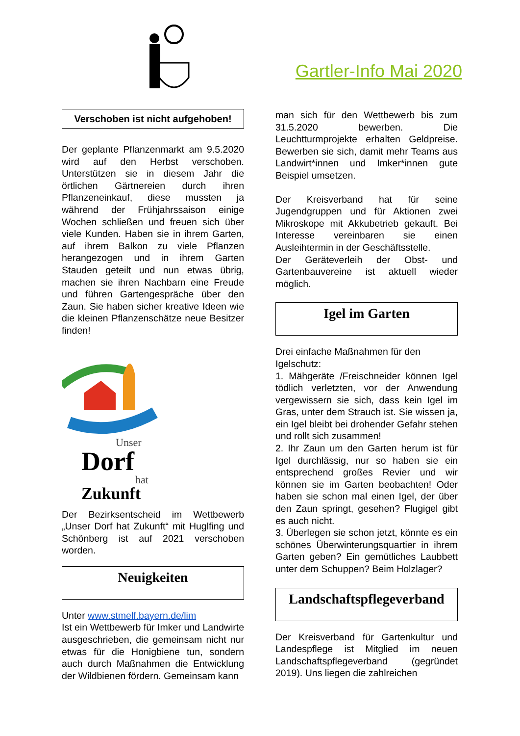Gartler-Info Mai 2020
Verschoben ist nicht aufgehoben!
Der geplante Pflanzenmarkt am 9.5.2020 wird auf den Herbst verschoben. Unterstützen sie in diesem Jahr die örtlichen Gärtnereien durch ihren Pflanzeneinkauf, diese mussten ja während der Frühjahrssaison einige Wochen schließen und freuen sich über viele Kunden. Haben sie in ihrem Garten, auf ihrem Balkon zu viele Pflanzen herangezogen und in ihrem Garten Stauden geteilt und nun etwas übrig, machen sie ihren Nachbarn eine Freude und führen Gartengespräche über den Zaun. Sie haben sicher kreative Ideen wie die kleinen Pflanzenschätze neue Besitzer finden!
Unser
Dorf
hat
Zukunft
Der Bezirksentscheid im Wettbewerb „Unser Dorf hat Zukunft“ mit Huglfing und Schönberg ist auf 2021 verschoben worden.
Neuigkeiten
Unter www.stmelf.bayern.de/lim
Ist ein Wettbewerb für Imker und Landwirte ausgeschrieben, die gemeinsam nicht nur etwas für die Honigbiene tun, sondern auch durch Maßnahmen die Entwicklung der Wildbienen fördern. Gemeinsam kann
man sich für den Wettbewerb bis zum 31.5.2020 bewerben. Die Leuchtturmprojekte erhalten Geldpreise. Bewerben sie sich, damit mehr Teams aus Landwirt*innen und Imker*innen gute Beispiel umsetzen.
Der Kreisverband hat für seine Jugendgruppen und für Aktionen zwei Mikroskope mit Akkubetrieb gekauft. Bei Interesse vereinbaren sie einen Ausleihtermin in der Geschäftsstelle.
Der Geräteverleih der Obst- und Gartenbauvereine ist aktuell wieder möglich.
Igel im Garten
Drei einfache Maßnahmen für den Igelschutz:
1. Mähgeräte /Freischneider können Igel tödlich verletzten, vor der Anwendung vergewissern sie sich, dass kein Igel im Gras, unter dem Strauch ist. Sie wissen ja, ein Igel bleibt bei drohender Gefahr stehen und rollt sich zusammen!
2. Ihr Zaun um den Garten herum ist für Igel durchlässig, nur so haben sie ein entsprechend großes Revier und wir können sie im Garten beobachten! Oder haben sie schon mal einen Igel, der über den Zaun springt, gesehen? Flugigel gibt es auch nicht.
3. Überlegen sie schon jetzt, könnte es ein schönes Überwinterungsquartier in ihrem Garten geben? Ein gemütliches Laubbett unter dem Schuppen? Beim Holzlager?
Landschaftspflegeverband
Der Kreisverband für Gartenkultur und Landespflege ist Mitglied im neuen Landschaftspflegeverband (gegründet 2019). Uns liegen die zahlreichen